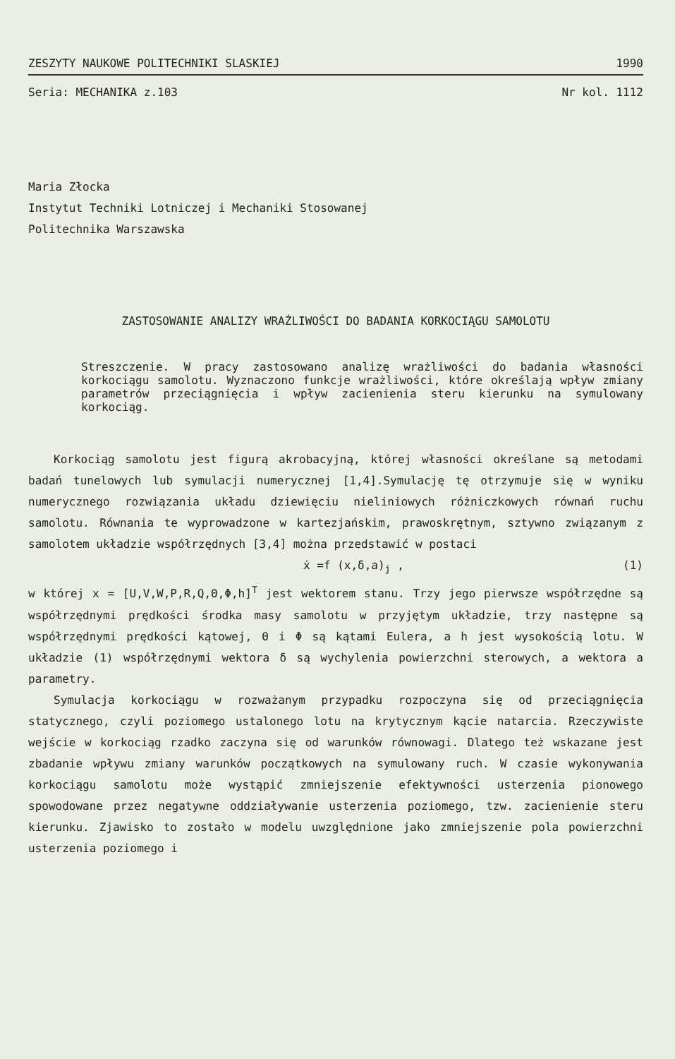ZESZYTY NAUKOWE POLITECHNIKI SLASKIEJ 1990
Seria: MECHANIKA z.103 Nr kol. 1112
Maria Złocka
Instytut Techniki Lotniczej i Mechaniki Stosowanej
Politechnika Warszawska
ZASTOSOWANIE ANALIZY WRAŻLIWOŚCI DO BADANIA KORKOCIĄGU SAMOLOTU
Streszczenie. W pracy zastosowano analizę wrażliwości do badania własności korkociągu samolotu. Wyznaczono funkcje wrażliwości, które określają wpływ zmiany parametrów przeciągnięcia i wpływ zacienienia steru kierunku na symulowany korkociąg.
Korkociąg samolotu jest figurą akrobacyjną, której własności określane są metodami badań tunelowych lub symulacji numerycznej [1,4].Symulację tę otrzymuje się w wyniku numerycznego rozwiązania układu dziewięciu nieliniowych różniczkowych równań ruchu samolotu. Równania te wyprowadzone w kartezjańskim, prawoskrętnym, sztywno związanym z samolotem układzie współrzędnych [3,4] można przedstawić w postaci
ẋ =f (x,δ,a)<sub>j</sub> , (1)
w której x = [U,V,W,P,R,Q,Θ,Φ,h]<sup>T</sup> jest wektorem stanu. Trzy jego pierwsze współrzędne są współrzędnymi prędkości środka masy samolotu w przyjętym układzie, trzy następne są współrzędnymi prędkości kątowej, Θ i Φ są kątami Eulera, a h jest wysokością lotu. W układzie (1) współrzędnymi wektora δ są wychylenia powierzchni sterowych, a wektora a parametry.
Symulacja korkociągu w rozważanym przypadku rozpoczyna się od przeciągnięcia statycznego, czyli poziomego ustalonego lotu na krytycznym kącie natarcia. Rzeczywiste wejście w korkociąg rzadko zaczyna się od warunków równowagi. Dlatego też wskazane jest zbadanie wpływu zmiany warunków początkowych na symulowany ruch. W czasie wykonywania korkociągu samolotu może wystąpić zmniejszenie efektywności usterzenia pionowego spowodowane przez negatywne oddziaływanie usterzenia poziomego, tzw. zacienienie steru kierunku. Zjawisko to zostało w modelu uwzględnione jako zmniejszenie pola powierzchni usterzenia poziomego i